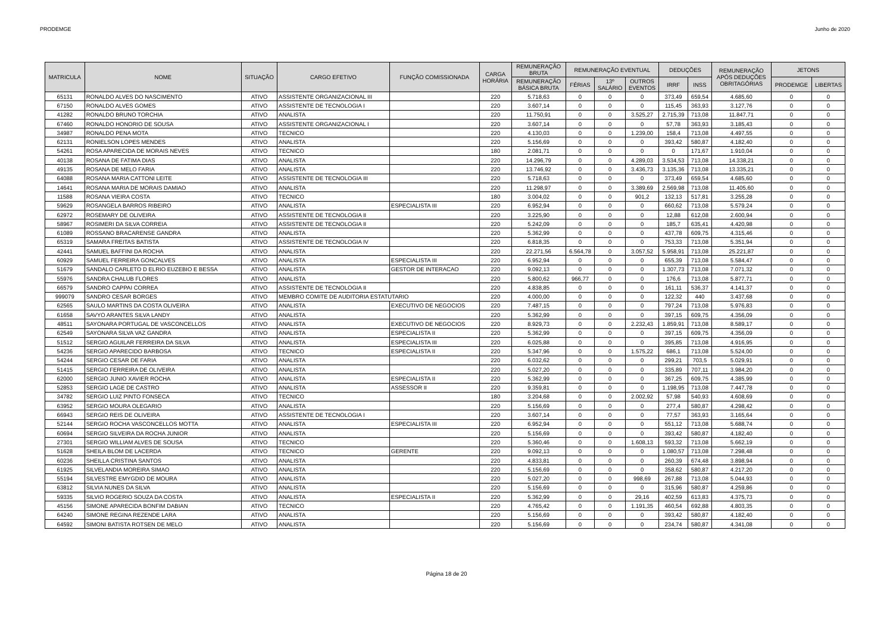PRODEMGE Junho de 2020
| MATRICULA | NOME | SITUAÇÃO | CARGO EFETIVO | FUNÇÃO COMISSIONADA | CARGA HORÁRIA | REMUNERAÇÃO BRUTA | REMUNERAÇÃO EVENTUAL | | | DEDUÇÕES | | REMUNERAÇÃO APÓS DEDUÇÕES OBRITAGÓRIAS | JETONS | |
| --- | --- | --- | --- | --- | --- | --- | --- | --- | --- | --- | --- | --- | --- | --- |
| | | | | | | REMUNERAÇÃO BÁSICA BRUTA | FÉRIAS | 13º SALÁRIO | OUTROS EVENTOS | IRRF | INSS | | PRODEMGE | LIBERTAS |
| 65131 | RONALDO ALVES DO NASCIMENTO | ATIVO | ASSISTENTE ORGANIZACIONAL III | | 220 | 5.718,63 | 0 | 0 | 0 | 373,49 | 659,54 | 4.685,60 | 0 | 0 |
| 67150 | RONALDO ALVES GOMES | ATIVO | ASSISTENTE DE TECNOLOGIA I | | 220 | 3.607,14 | 0 | 0 | 0 | 115,45 | 363,93 | 3.127,76 | 0 | 0 |
| 41282 | RONALDO BRUNO TORCHIA | ATIVO | ANALISTA | | 220 | 11.750,91 | 0 | 0 | 3.525,27 | 2.715,39 | 713,08 | 11.847,71 | 0 | 0 |
| 67460 | RONALDO HONORIO DE SOUSA | ATIVO | ASSISTENTE ORGANIZACIONAL I | | 220 | 3.607,14 | 0 | 0 | 0 | 57,78 | 363,93 | 3.185,43 | 0 | 0 |
| 34987 | RONALDO PENA MOTA | ATIVO | TECNICO | | 220 | 4.130,03 | 0 | 0 | 1.239,00 | 158,4 | 713,08 | 4.497,55 | 0 | 0 |
| 62131 | RONIELSON LOPES MENDES | ATIVO | ANALISTA | | 220 | 5.156,69 | 0 | 0 | 0 | 393,42 | 580,87 | 4.182,40 | 0 | 0 |
| 54261 | ROSA APARECIDA DE MORAIS NEVES | ATIVO | TECNICO | | 180 | 2.081,71 | 0 | 0 | 0 | 0 | 171,67 | 1.910,04 | 0 | 0 |
| 40138 | ROSANA DE FATIMA DIAS | ATIVO | ANALISTA | | 220 | 14.296,79 | 0 | 0 | 4.289,03 | 3.534,53 | 713,08 | 14.338,21 | 0 | 0 |
| 49135 | ROSANA DE MELO FARIA | ATIVO | ANALISTA | | 220 | 13.746,92 | 0 | 0 | 3.436,73 | 3.135,36 | 713,08 | 13.335,21 | 0 | 0 |
| 64088 | ROSANA MARIA CATTONI LEITE | ATIVO | ASSISTENTE DE TECNOLOGIA III | | 220 | 5.718,63 | 0 | 0 | 0 | 373,49 | 659,54 | 4.685,60 | 0 | 0 |
| 14641 | ROSANA MARIA DE MORAIS DAMIAO | ATIVO | ANALISTA | | 220 | 11.298,97 | 0 | 0 | 3.389,69 | 2.569,98 | 713,08 | 11.405,60 | 0 | 0 |
| 11588 | ROSANA VIEIRA COSTA | ATIVO | TECNICO | | 180 | 3.004,02 | 0 | 0 | 901,2 | 132,13 | 517,81 | 3.255,28 | 0 | 0 |
| 59629 | ROSANGELA BARROS RIBEIRO | ATIVO | ANALISTA | ESPECIALISTA III | 220 | 6.952,94 | 0 | 0 | 0 | 660,62 | 713,08 | 5.579,24 | 0 | 0 |
| 62972 | ROSEMARY DE OLIVEIRA | ATIVO | ASSISTENTE DE TECNOLOGIA II | | 220 | 3.225,90 | 0 | 0 | 0 | 12,88 | 612,08 | 2.600,94 | 0 | 0 |
| 58967 | ROSIMERI DA SILVA CORREIA | ATIVO | ASSISTENTE DE TECNOLOGIA II | | 220 | 5.242,09 | 0 | 0 | 0 | 185,7 | 635,41 | 4.420,98 | 0 | 0 |
| 61089 | ROSSANO BRACARENSE GANDRA | ATIVO | ANALISTA | | 220 | 5.362,99 | 0 | 0 | 0 | 437,78 | 609,75 | 4.315,46 | 0 | 0 |
| 65319 | SAMARA FREITAS BATISTA | ATIVO | ASSISTENTE DE TECNOLOGIA IV | | 220 | 6.818,35 | 0 | 0 | 0 | 753,33 | 713,08 | 5.351,94 | 0 | 0 |
| 42441 | SAMUEL BAFFINI DA ROCHA | ATIVO | ANALISTA | | 220 | 22.271,56 | 6.564,78 | 0 | 3.057,52 | 5.958,91 | 713,08 | 25.221,87 | 0 | 0 |
| 60929 | SAMUEL FERREIRA GONCALVES | ATIVO | ANALISTA | ESPECIALISTA III | 220 | 6.952,94 | 0 | 0 | 0 | 655,39 | 713,08 | 5.584,47 | 0 | 0 |
| 51679 | SANDALO CARLETO D ELRIO EUZEBIO E BESSA | ATIVO | ANALISTA | GESTOR DE INTERACAO | 220 | 9.092,13 | 0 | 0 | 0 | 1.307,73 | 713,08 | 7.071,32 | 0 | 0 |
| 55976 | SANDRA CHALUB FLORES | ATIVO | ANALISTA | | 220 | 5.800,62 | 966,77 | 0 | 0 | 176,6 | 713,08 | 5.877,71 | 0 | 0 |
| 66579 | SANDRO CAPPAI CORREA | ATIVO | ASSISTENTE DE TECNOLOGIA II | | 220 | 4.838,85 | 0 | 0 | 0 | 161,11 | 536,37 | 4.141,37 | 0 | 0 |
| 999079 | SANDRO CESAR BORGES | ATIVO | MEMBRO COMITE DE AUDITORIA ESTATUTARIO | | 220 | 4.000,00 | 0 | 0 | 0 | 122,32 | 440 | 3.437,68 | 0 | 0 |
| 62565 | SAULO MARTINS DA COSTA OLIVEIRA | ATIVO | ANALISTA | EXECUTIVO DE NEGOCIOS | 220 | 7.487,15 | 0 | 0 | 0 | 797,24 | 713,08 | 5.976,83 | 0 | 0 |
| 61658 | SAVYO ARANTES SILVA LANDY | ATIVO | ANALISTA | | 220 | 5.362,99 | 0 | 0 | 0 | 397,15 | 609,75 | 4.356,09 | 0 | 0 |
| 48511 | SAYONARA PORTUGAL DE VASCONCELLOS | ATIVO | ANALISTA | EXECUTIVO DE NEGOCIOS | 220 | 8.929,73 | 0 | 0 | 2.232,43 | 1.859,91 | 713,08 | 8.589,17 | 0 | 0 |
| 62549 | SAYONARA SILVA VAZ GANDRA | ATIVO | ANALISTA | ESPECIALISTA II | 220 | 5.362,99 | 0 | 0 | 0 | 397,15 | 609,75 | 4.356,09 | 0 | 0 |
| 51512 | SERGIO AGUILAR FERREIRA DA SILVA | ATIVO | ANALISTA | ESPECIALISTA III | 220 | 6.025,88 | 0 | 0 | 0 | 395,85 | 713,08 | 4.916,95 | 0 | 0 |
| 54236 | SERGIO APARECIDO BARBOSA | ATIVO | TECNICO | ESPECIALISTA II | 220 | 5.347,96 | 0 | 0 | 1.575,22 | 686,1 | 713,08 | 5.524,00 | 0 | 0 |
| 54244 | SERGIO CESAR DE FARIA | ATIVO | ANALISTA | | 220 | 6.032,62 | 0 | 0 | 0 | 299,21 | 703,5 | 5.029,91 | 0 | 0 |
| 51415 | SERGIO FERREIRA DE OLIVEIRA | ATIVO | ANALISTA | | 220 | 5.027,20 | 0 | 0 | 0 | 335,89 | 707,11 | 3.984,20 | 0 | 0 |
| 62000 | SERGIO JUNIO XAVIER ROCHA | ATIVO | ANALISTA | ESPECIALISTA II | 220 | 5.362,99 | 0 | 0 | 0 | 367,25 | 609,75 | 4.385,99 | 0 | 0 |
| 52853 | SERGIO LAGE DE CASTRO | ATIVO | ANALISTA | ASSESSOR II | 220 | 9.359,81 | 0 | 0 | 0 | 1.198,95 | 713,08 | 7.447,78 | 0 | 0 |
| 34782 | SERGIO LUIZ PINTO FONSECA | ATIVO | TECNICO | | 180 | 3.204,68 | 0 | 0 | 2.002,92 | 57,98 | 540,93 | 4.608,69 | 0 | 0 |
| 63952 | SERGIO MOURA OLEGARIO | ATIVO | ANALISTA | | 220 | 5.156,69 | 0 | 0 | 0 | 277,4 | 580,87 | 4.298,42 | 0 | 0 |
| 66943 | SERGIO REIS DE OLIVEIRA | ATIVO | ASSISTENTE DE TECNOLOGIA I | | 220 | 3.607,14 | 0 | 0 | 0 | 77,57 | 363,93 | 3.165,64 | 0 | 0 |
| 52144 | SERGIO ROCHA VASCONCELLOS MOTTA | ATIVO | ANALISTA | ESPECIALISTA III | 220 | 6.952,94 | 0 | 0 | 0 | 551,12 | 713,08 | 5.688,74 | 0 | 0 |
| 60694 | SERGIO SILVEIRA DA ROCHA JUNIOR | ATIVO | ANALISTA | | 220 | 5.156,69 | 0 | 0 | 0 | 393,42 | 580,87 | 4.182,40 | 0 | 0 |
| 27301 | SERGIO WILLIAM ALVES DE SOUSA | ATIVO | TECNICO | | 220 | 5.360,46 | 0 | 0 | 1.608,13 | 593,32 | 713,08 | 5.662,19 | 0 | 0 |
| 51628 | SHEILA BLOM DE LACERDA | ATIVO | TECNICO | GERENTE | 220 | 9.092,13 | 0 | 0 | 0 | 1.080,57 | 713,08 | 7.298,48 | 0 | 0 |
| 60236 | SHEILLA CRISTINA SANTOS | ATIVO | ANALISTA | | 220 | 4.833,81 | 0 | 0 | 0 | 260,39 | 674,48 | 3.898,94 | 0 | 0 |
| 61925 | SILVELANDIA MOREIRA SIMAO | ATIVO | ANALISTA | | 220 | 5.156,69 | 0 | 0 | 0 | 358,62 | 580,87 | 4.217,20 | 0 | 0 |
| 55194 | SILVESTRE EMYGDIO DE MOURA | ATIVO | ANALISTA | | 220 | 5.027,20 | 0 | 0 | 998,69 | 267,88 | 713,08 | 5.044,93 | 0 | 0 |
| 63812 | SILVIA NUNES DA SILVA | ATIVO | ANALISTA | | 220 | 5.156,69 | 0 | 0 | 0 | 315,96 | 580,87 | 4.259,86 | 0 | 0 |
| 59335 | SILVIO ROGERIO SOUZA DA COSTA | ATIVO | ANALISTA | ESPECIALISTA II | 220 | 5.362,99 | 0 | 0 | 29,16 | 402,59 | 613,83 | 4.375,73 | 0 | 0 |
| 45156 | SIMONE APARECIDA BONFIM DABIAN | ATIVO | TECNICO | | 220 | 4.765,42 | 0 | 0 | 1.191,35 | 460,54 | 692,88 | 4.803,35 | 0 | 0 |
| 64240 | SIMONE REGINA REZENDE LARA | ATIVO | ANALISTA | | 220 | 5.156,69 | 0 | 0 | 0 | 393,42 | 580,87 | 4.182,40 | 0 | 0 |
| 64592 | SIMONI BATISTA ROTSEN DE MELO | ATIVO | ANALISTA | | 220 | 5.156,69 | 0 | 0 | 0 | 234,74 | 580,87 | 4.341,08 | 0 | 0 |
Página 18 de 20